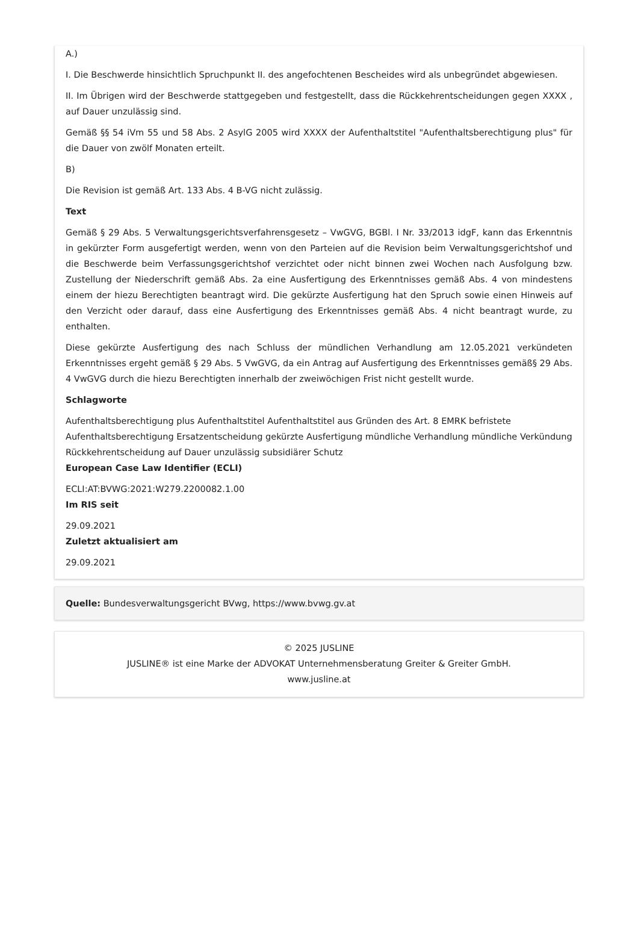A.)
I. Die Beschwerde hinsichtlich Spruchpunkt II. des angefochtenen Bescheides wird als unbegründet abgewiesen.
II. Im Übrigen wird der Beschwerde stattgegeben und festgestellt, dass die Rückkehrentscheidungen gegen XXXX , auf Dauer unzulässig sind.
Gemäß §§ 54 iVm 55 und 58 Abs. 2 AsylG 2005 wird XXXX der Aufenthaltstitel "Aufenthaltsberechtigung plus" für die Dauer von zwölf Monaten erteilt.
B)
Die Revision ist gemäß Art. 133 Abs. 4 B-VG nicht zulässig.
Text
Gemäß § 29 Abs. 5 Verwaltungsgerichtsverfahrensgesetz – VwGVG, BGBl. I Nr. 33/2013 idgF, kann das Erkenntnis in gekürzter Form ausgefertigt werden, wenn von den Parteien auf die Revision beim Verwaltungsgerichtshof und die Beschwerde beim Verfassungsgerichtshof verzichtet oder nicht binnen zwei Wochen nach Ausfolgung bzw. Zustellung der Niederschrift gemäß Abs. 2a eine Ausfertigung des Erkenntnisses gemäß Abs. 4 von mindestens einem der hiezu Berechtigten beantragt wird. Die gekürzte Ausfertigung hat den Spruch sowie einen Hinweis auf den Verzicht oder darauf, dass eine Ausfertigung des Erkenntnisses gemäß Abs. 4 nicht beantragt wurde, zu enthalten.
Diese gekürzte Ausfertigung des nach Schluss der mündlichen Verhandlung am 12.05.2021 verkündeten Erkenntnisses ergeht gemäß § 29 Abs. 5 VwGVG, da ein Antrag auf Ausfertigung des Erkenntnisses gemäß§ 29 Abs. 4 VwGVG durch die hiezu Berechtigten innerhalb der zweiwöchigen Frist nicht gestellt wurde.
Schlagworte
Aufenthaltsberechtigung plus Aufenthaltstitel Aufenthaltstitel aus Gründen des Art. 8 EMRK befristete Aufenthaltsberechtigung Ersatzentscheidung gekürzte Ausfertigung mündliche Verhandlung mündliche Verkündung Rückkehrentscheidung auf Dauer unzulässig subsidiärer Schutz
European Case Law Identifier (ECLI)
ECLI:AT:BVWG:2021:W279.2200082.1.00
Im RIS seit
29.09.2021
Zuletzt aktualisiert am
29.09.2021
Quelle: Bundesverwaltungsgericht BVwg, https://www.bvwg.gv.at
© 2025 JUSLINE
JUSLINE® ist eine Marke der ADVOKAT Unternehmensberatung Greiter & Greiter GmbH.
www.jusline.at